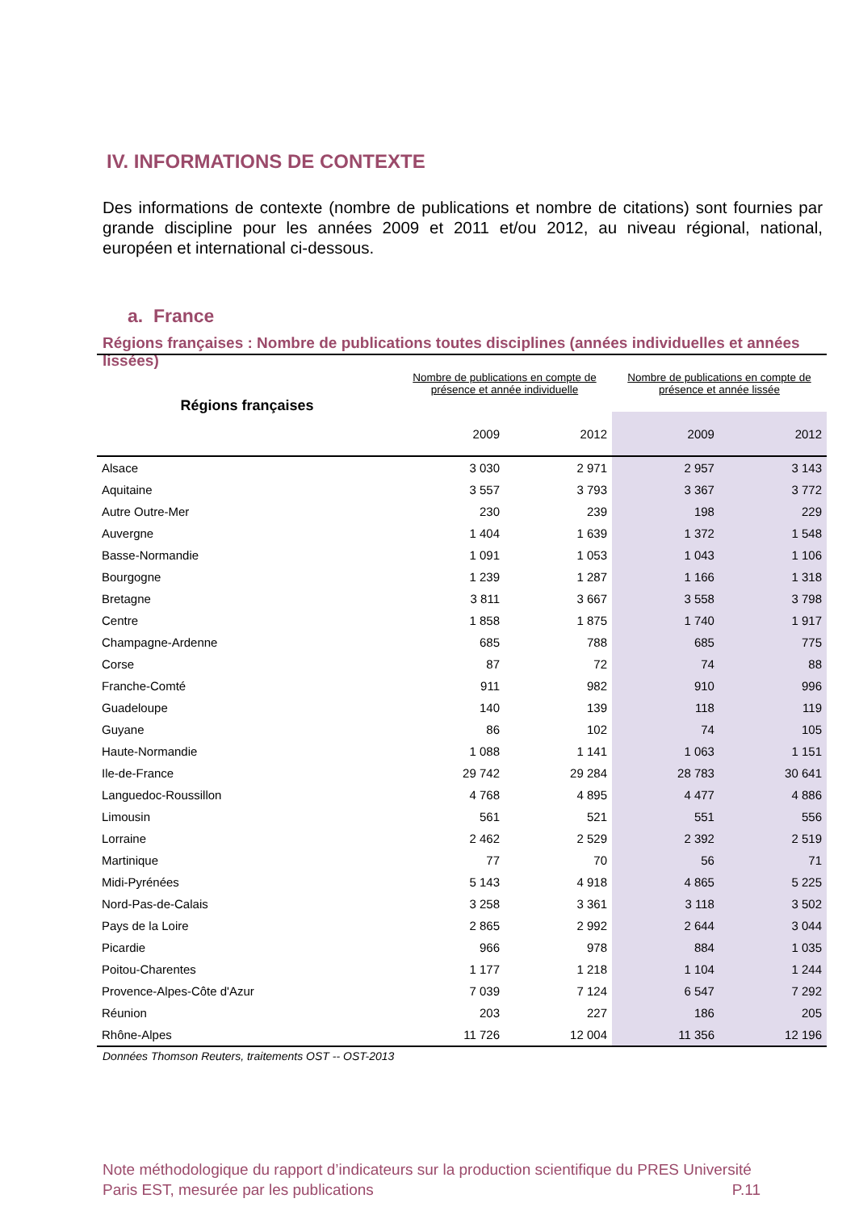IV. INFORMATIONS DE CONTEXTE
Des informations de contexte (nombre de publications et nombre de citations) sont fournies par grande discipline pour les années 2009 et 2011 et/ou 2012, au niveau régional, national, européen et international ci-dessous.
a. France
Régions françaises : Nombre de publications toutes disciplines (années individuelles et années lissées)
| Régions françaises | Nombre de publications en compte de présence et année individuelle | | Nombre de publications en compte de présence et année lissée | |
| --- | --- | --- | --- | --- |
| | 2009 | 2012 | 2009 | 2012 |
| Alsace | 3 030 | 2 971 | 2 957 | 3 143 |
| Aquitaine | 3 557 | 3 793 | 3 367 | 3 772 |
| Autre Outre-Mer | 230 | 239 | 198 | 229 |
| Auvergne | 1 404 | 1 639 | 1 372 | 1 548 |
| Basse-Normandie | 1 091 | 1 053 | 1 043 | 1 106 |
| Bourgogne | 1 239 | 1 287 | 1 166 | 1 318 |
| Bretagne | 3 811 | 3 667 | 3 558 | 3 798 |
| Centre | 1 858 | 1 875 | 1 740 | 1 917 |
| Champagne-Ardenne | 685 | 788 | 685 | 775 |
| Corse | 87 | 72 | 74 | 88 |
| Franche-Comté | 911 | 982 | 910 | 996 |
| Guadeloupe | 140 | 139 | 118 | 119 |
| Guyane | 86 | 102 | 74 | 105 |
| Haute-Normandie | 1 088 | 1 141 | 1 063 | 1 151 |
| Ile-de-France | 29 742 | 29 284 | 28 783 | 30 641 |
| Languedoc-Roussillon | 4 768 | 4 895 | 4 477 | 4 886 |
| Limousin | 561 | 521 | 551 | 556 |
| Lorraine | 2 462 | 2 529 | 2 392 | 2 519 |
| Martinique | 77 | 70 | 56 | 71 |
| Midi-Pyrénées | 5 143 | 4 918 | 4 865 | 5 225 |
| Nord-Pas-de-Calais | 3 258 | 3 361 | 3 118 | 3 502 |
| Pays de la Loire | 2 865 | 2 992 | 2 644 | 3 044 |
| Picardie | 966 | 978 | 884 | 1 035 |
| Poitou-Charentes | 1 177 | 1 218 | 1 104 | 1 244 |
| Provence-Alpes-Côte d'Azur | 7 039 | 7 124 | 6 547 | 7 292 |
| Réunion | 203 | 227 | 186 | 205 |
| Rhône-Alpes | 11 726 | 12 004 | 11 356 | 12 196 |
Données Thomson Reuters, traitements OST -- OST-2013
Note méthodologique du rapport d’indicateurs sur la production scientifique du PRES Université Paris EST, mesurée par les publications P.11